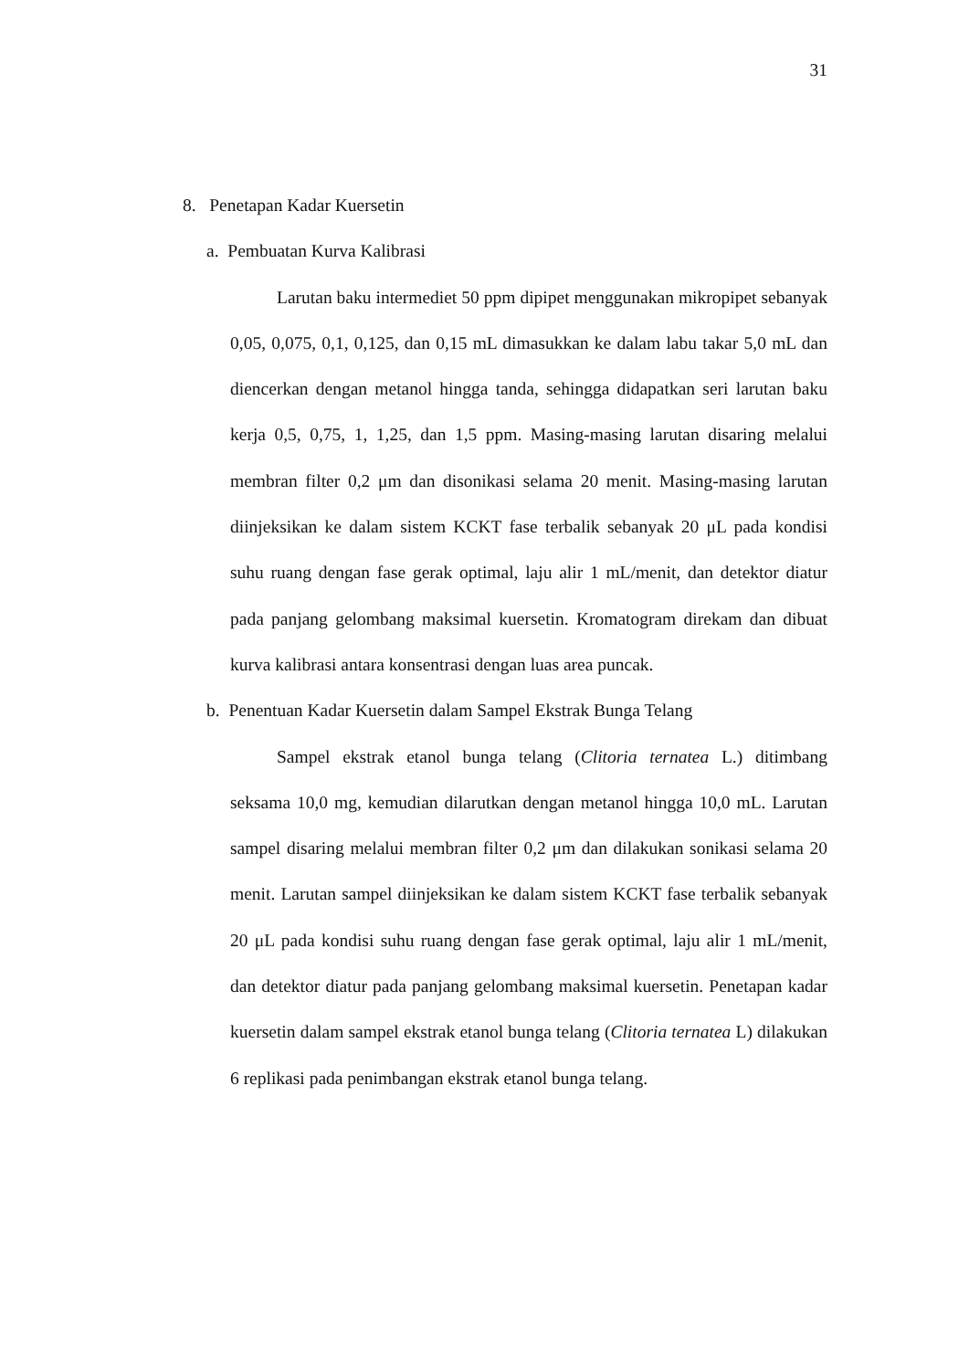31
8. Penetapan Kadar Kuersetin
a. Pembuatan Kurva Kalibrasi
Larutan baku intermediet 50 ppm dipipet menggunakan mikropipet sebanyak 0,05, 0,075, 0,1, 0,125, dan 0,15 mL dimasukkan ke dalam labu takar 5,0 mL dan diencerkan dengan metanol hingga tanda, sehingga didapatkan seri larutan baku kerja 0,5, 0,75, 1, 1,25, dan 1,5 ppm. Masing-masing larutan disaring melalui membran filter 0,2 μm dan disonikasi selama 20 menit. Masing-masing larutan diinjeksikan ke dalam sistem KCKT fase terbalik sebanyak 20 μL pada kondisi suhu ruang dengan fase gerak optimal, laju alir 1 mL/menit, dan detektor diatur pada panjang gelombang maksimal kuersetin. Kromatogram direkam dan dibuat kurva kalibrasi antara konsentrasi dengan luas area puncak.
b. Penentuan Kadar Kuersetin dalam Sampel Ekstrak Bunga Telang
Sampel ekstrak etanol bunga telang (Clitoria ternatea L.) ditimbang seksama 10,0 mg, kemudian dilarutkan dengan metanol hingga 10,0 mL. Larutan sampel disaring melalui membran filter 0,2 μm dan dilakukan sonikasi selama 20 menit. Larutan sampel diinjeksikan ke dalam sistem KCKT fase terbalik sebanyak 20 μL pada kondisi suhu ruang dengan fase gerak optimal, laju alir 1 mL/menit, dan detektor diatur pada panjang gelombang maksimal kuersetin. Penetapan kadar kuersetin dalam sampel ekstrak etanol bunga telang (Clitoria ternatea L) dilakukan 6 replikasi pada penimbangan ekstrak etanol bunga telang.